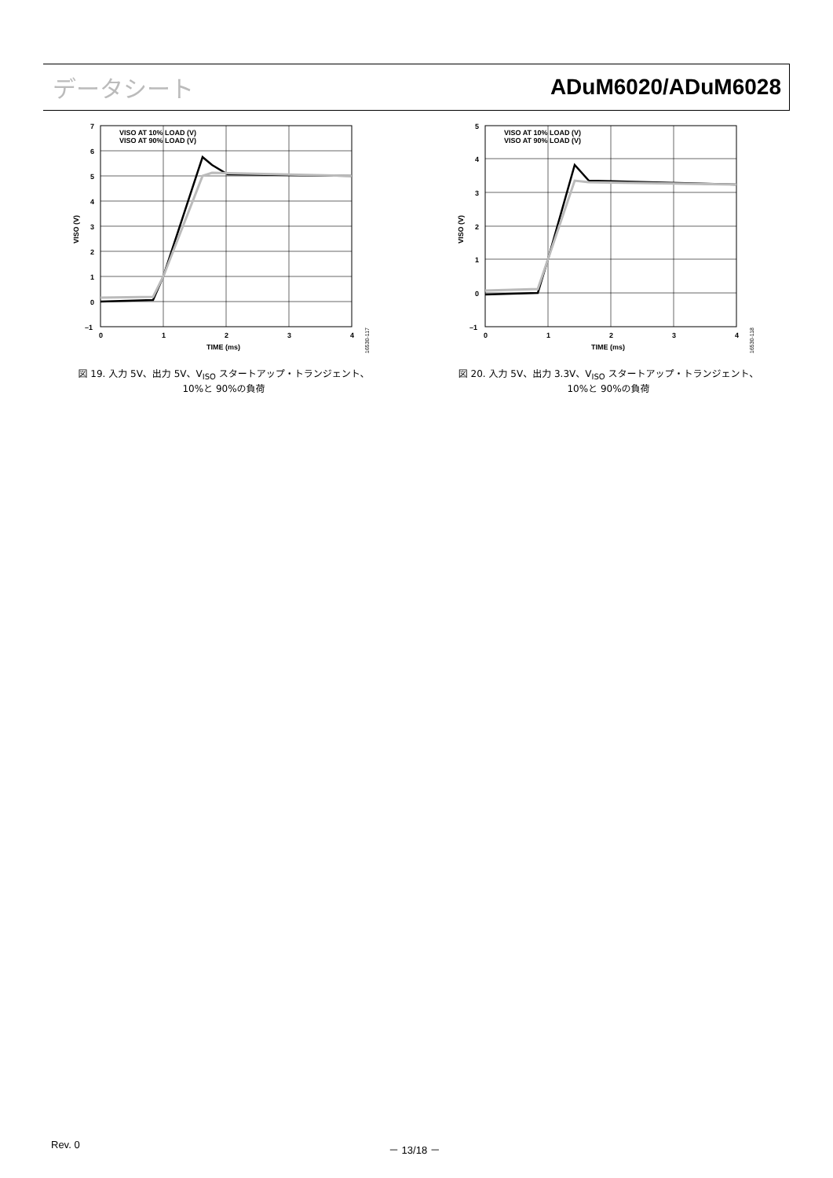データシート ADuM6020/ADuM6028
7
6
5
4
3
2
1
0
–1
0
1
2
3
4
TIME (ms)
VISO (V)
VISO AT 10% LOAD (V)
VISO AT 90% LOAD (V)
16530-117
図 19. 入力 5V、出力 5V、V<sub>ISO</sub> スタートアップ・トランジェント、
10%と 90%の負荷
5
4
3
2
1
0
–1
0
1
2
3
4
TIME (ms)
VISO (V)
VISO AT 10% LOAD (V)
VISO AT 90% LOAD (V)
16530-118
図 20. 入力 5V、出力 3.3V、V<sub>ISO</sub> スタートアップ・トランジェント、
10%と 90%の負荷
Rev. 0 － 13/18 －